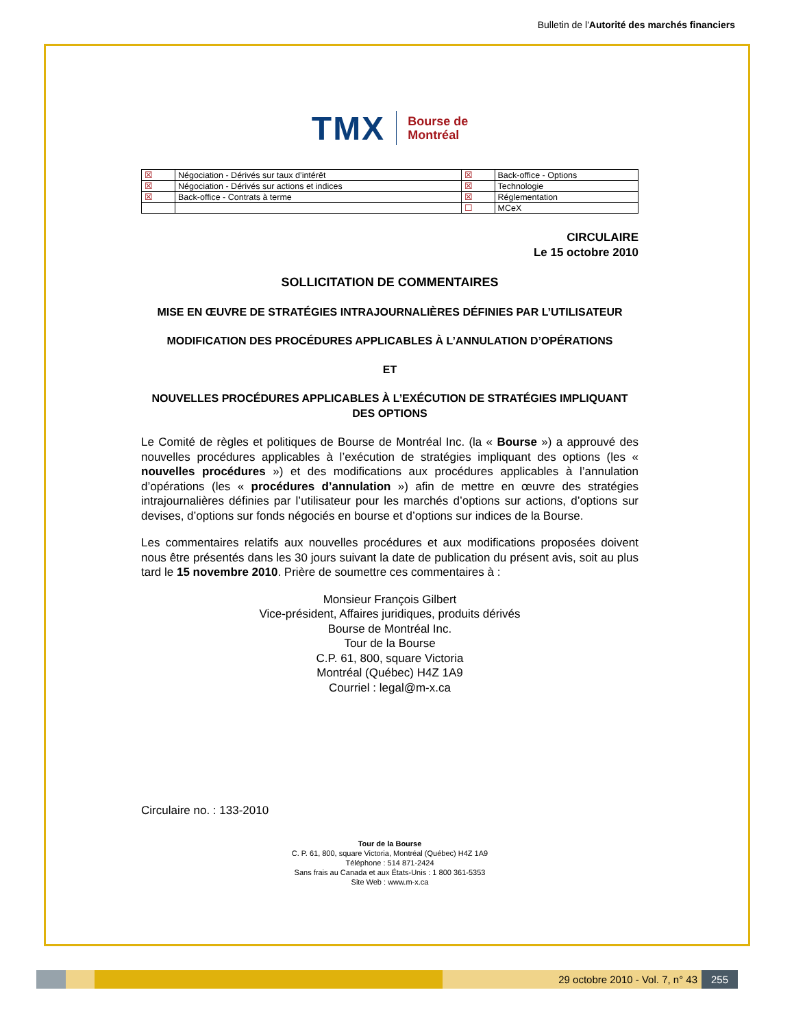Bulletin de l'Autorité des marchés financiers
TMX Bourse de
Montréal
| ☒ | Négociation - Dérivés sur taux d’intérêt | ☒ | Back-office - Options |
| ☒ | Négociation - Dérivés sur actions et indices | ☒ | Technologie |
| ☒ | Back-office - Contrats à terme | ☒ | Réglementation |
| | | ☐ | MCeX |
CIRCULAIRE
Le 15 octobre 2010
SOLLICITATION DE COMMENTAIRES
MISE EN ŒUVRE DE STRATÉGIES INTRAJOURNALIÈRES DÉFINIES PAR L’UTILISATEUR
MODIFICATION DES PROCÉDURES APPLICABLES À L’ANNULATION D’OPÉRATIONS
ET
NOUVELLES PROCÉDURES APPLICABLES À L’EXÉCUTION DE STRATÉGIES IMPLIQUANT DES OPTIONS
Le Comité de règles et politiques de Bourse de Montréal Inc. (la « Bourse ») a approuvé des nouvelles procédures applicables à l’exécution de stratégies impliquant des options (les « nouvelles procédures ») et des modifications aux procédures applicables à l’annulation d’opérations (les « procédures d’annulation ») afin de mettre en œuvre des stratégies intrajournalières définies par l’utilisateur pour les marchés d’options sur actions, d’options sur devises, d’options sur fonds négociés en bourse et d’options sur indices de la Bourse.
Les commentaires relatifs aux nouvelles procédures et aux modifications proposées doivent nous être présentés dans les 30 jours suivant la date de publication du présent avis, soit au plus tard le 15 novembre 2010. Prière de soumettre ces commentaires à :
Monsieur François Gilbert
Vice-président, Affaires juridiques, produits dérivés
Bourse de Montréal Inc.
Tour de la Bourse
C.P. 61, 800, square Victoria
Montréal (Québec) H4Z 1A9
Courriel : legal@m-x.ca
Circulaire no. : 133-2010
Tour de la Bourse
C. P. 61, 800, square Victoria, Montréal (Québec) H4Z 1A9
Téléphone : 514 871-2424
Sans frais au Canada et aux États-Unis : 1 800 361-5353
Site Web : www.m-x.ca
29 octobre 2010 - Vol. 7, n° 43
255